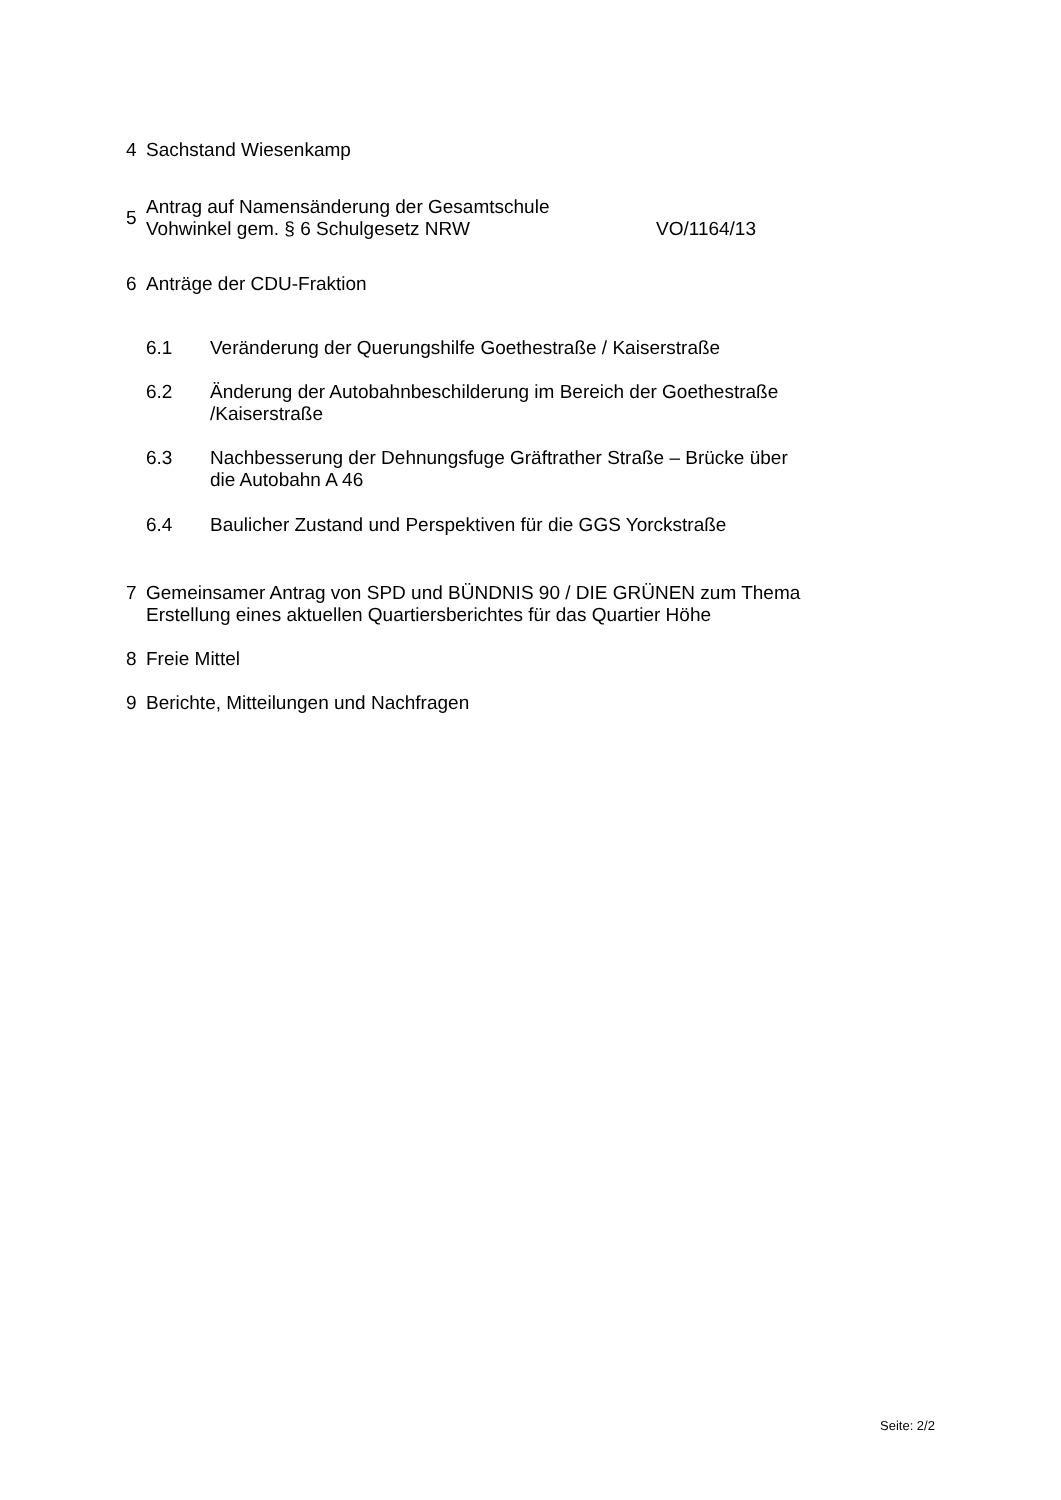4 Sachstand Wiesenkamp
5 Antrag auf Namensänderung der Gesamtschule
Vohwinkel gem. § 6 Schulgesetz NRW VO/1164/13
6 Anträge der CDU-Fraktion
6.1 Veränderung der Querungshilfe Goethestraße / Kaiserstraße
6.2 Änderung der Autobahnbeschilderung im Bereich der Goethestraße
/Kaiserstraße
6.3 Nachbesserung der Dehnungsfuge Gräftrather Straße – Brücke über
die Autobahn A 46
6.4 Baulicher Zustand und Perspektiven für die GGS Yorckstraße
7 Gemeinsamer Antrag von SPD und BÜNDNIS 90 / DIE GRÜNEN zum Thema
Erstellung eines aktuellen Quartiersberichtes für das Quartier Höhe
8 Freie Mittel
9 Berichte, Mitteilungen und Nachfragen
Seite: 2/2